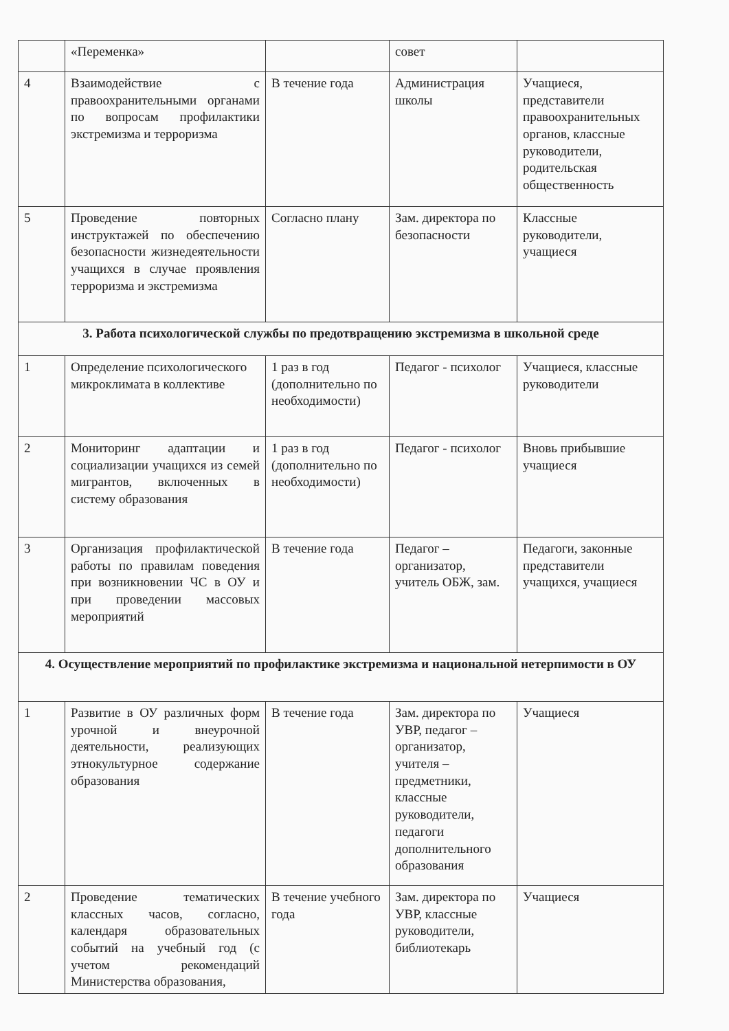| | «Переменка» | | совет | |
| 4 | Взаимодействие с правоохранительными органами по вопросам профилактики экстремизма и терроризма | В течение года | Администрация школы | Учащиеся, представители правоохранительных органов, классные руководители, родительская общественность |
| 5 | Проведение повторных инструктажей по обеспечению безопасности жизнедеятельности учащихся в случае проявления терроризма и экстремизма | Согласно плану | Зам. директора по безопасности | Классные руководители, учащиеся |
| 3. Работа психологической службы по предотвращению экстремизма в школьной среде | | | | |
| 1 | Определение психологического микроклимата в коллективе | 1 раз в год (дополнительно по необходимости) | Педагог - психолог | Учащиеся, классные руководители |
| 2 | Мониторинг адаптации и социализации учащихся из семей мигрантов, включенных в систему образования | 1 раз в год (дополнительно по необходимости) | Педагог - психолог | Вновь прибывшие учащиеся |
| 3 | Организация профилактической работы по правилам поведения при возникновении ЧС в ОУ и при проведении массовых мероприятий | В течение года | Педагог – организатор, учитель ОБЖ, зам. | Педагоги, законные представители учащихся, учащиеся |
| 4. Осуществление мероприятий по профилактике экстремизма и национальной нетерпимости в ОУ | | | | |
| 1 | Развитие в ОУ различных форм урочной и внеурочной деятельности, реализующих этнокультурное содержание образования | В течение года | Зам. директора по УВР, педагог – организатор, учителя – предметники, классные руководители, педагоги дополнительного образования | Учащиеся |
| 2 | Проведение тематических классных часов, согласно, календаря образовательных событий на учебный год (с учетом рекомендаций Министерства образования, | В течение учебного года | Зам. директора по УВР, классные руководители, библиотекарь | Учащиеся |